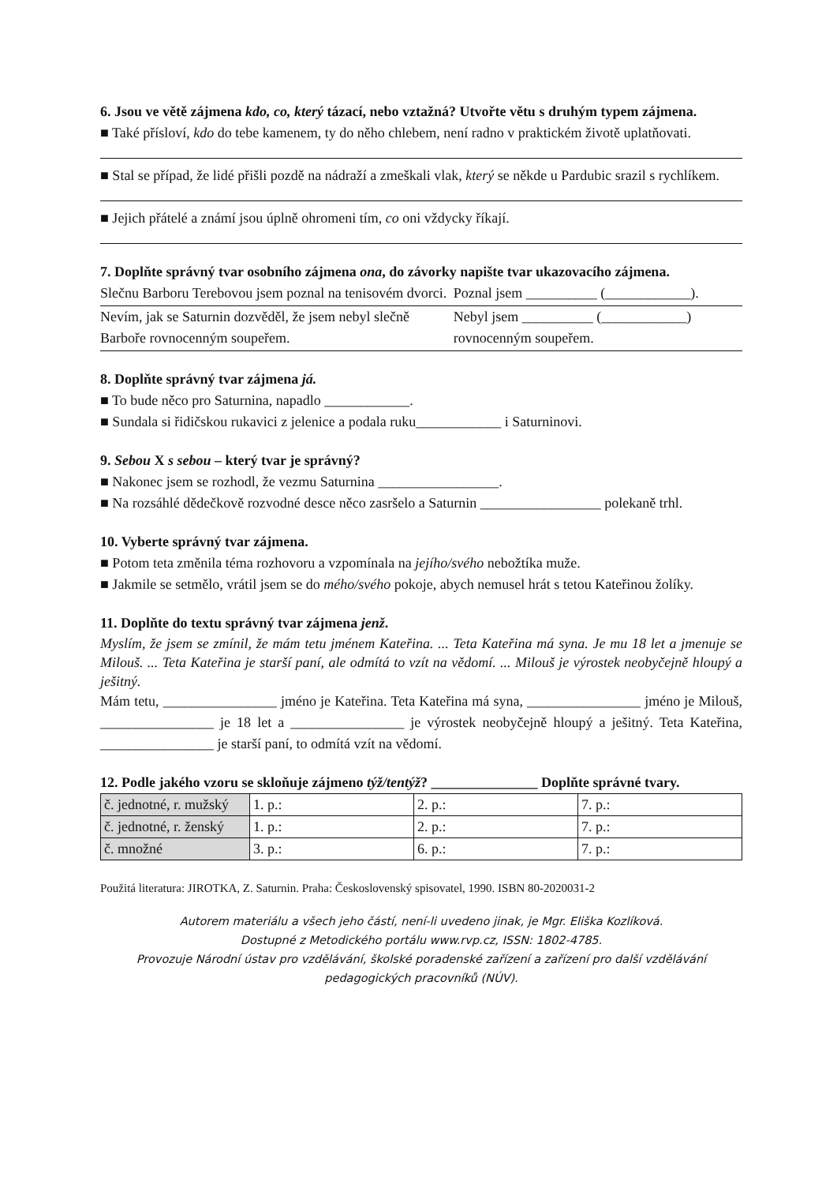6. Jsou ve větě zájmena kdo, co, který tázací, nebo vztažná? Utvořte větu s druhým typem zájmena.
■ Také přísloví, kdo do tebe kamenem, ty do něho chlebem, není radno v praktickém životě uplatňovati.
■ Stal se případ, že lidé přišli pozdě na nádraží a zmeškali vlak, který se někde u Pardubic srazil s rychlíkem.
■ Jejich přátelé a známí jsou úplně ohromeni tím, co oni vždycky říkají.
7. Doplňte správný tvar osobního zájmena ona, do závorky napište tvar ukazovacího zájmena.
| Slečnu Barboru Terebovou jsem poznal na tenisovém dvorci. | Poznal jsem __________ (____________). |
| Nevím, jak se Saturnin dozvěděl, že jsem nebyl slečně Barboře rovnocenným soupeřem. | Nebyl jsem __________ (____________) rovnocenným soupeřem. |
8. Doplňte správný tvar zájmena já.
■ To bude něco pro Saturnina, napadlo ____________.
■ Sundala si řidičskou rukavici z jelenice a podala ruku____________ i Saturninovi.
9. Sebou X s sebou – který tvar je správný?
■ Nakonec jsem se rozhodl, že vezmu Saturnina _________________.
■ Na rozsáhlé dědečkově rozvodné desce něco zasršelo a Saturnin _________________ polekaně trhl.
10. Vyberte správný tvar zájmena.
■ Potom teta změnila téma rozhovoru a vzpomínala na jejího/svého nebožtíka muže.
■ Jakmile se setmělo, vrátil jsem se do mého/svého pokoje, abych nemusel hrát s tetou Kateřinou žolíky.
11. Doplňte do textu správný tvar zájmena jenž.
Myslím, že jsem se zmínil, že mám tetu jménem Kateřina. ... Teta Kateřina má syna. Je mu 18 let a jmenuje se Milouš. ... Teta Kateřina je starší paní, ale odmítá to vzít na vědomí. ... Milouš je výrostek neobyčejně hloupý a ješitný.
Mám tetu, ________________ jméno je Kateřina. Teta Kateřina má syna, ________________ jméno je Milouš, ________________ je 18 let a ________________ je výrostek neobyčejně hloupý a ješitný. Teta Kateřina, ________________ je starší paní, to odmítá vzít na vědomí.
12. Podle jakého vzoru se skloňuje zájmeno týž/tentýž? _______________ Doplňte správné tvary.
| č. jednotné, r. mužský | 1. p.: | 2. p.: | 7. p.: |
| č. jednotné, r. ženský | 1. p.: | 2. p.: | 7. p.: |
| č. množné | 3. p.: | 6. p.: | 7. p.: |
Použitá literatura: JIROTKA, Z. Saturnin. Praha: Československý spisovatel, 1990. ISBN 80-2020031-2
Autorem materiálu a všech jeho částí, není-li uvedeno jinak, je Mgr. Eliška Kozlíková.
Dostupné z Metodického portálu www.rvp.cz, ISSN: 1802-4785.
Provozuje Národní ústav pro vzdělávání, školské poradenské zařízení a zařízení pro další vzdělávání pedagogických pracovníků (NÚV).